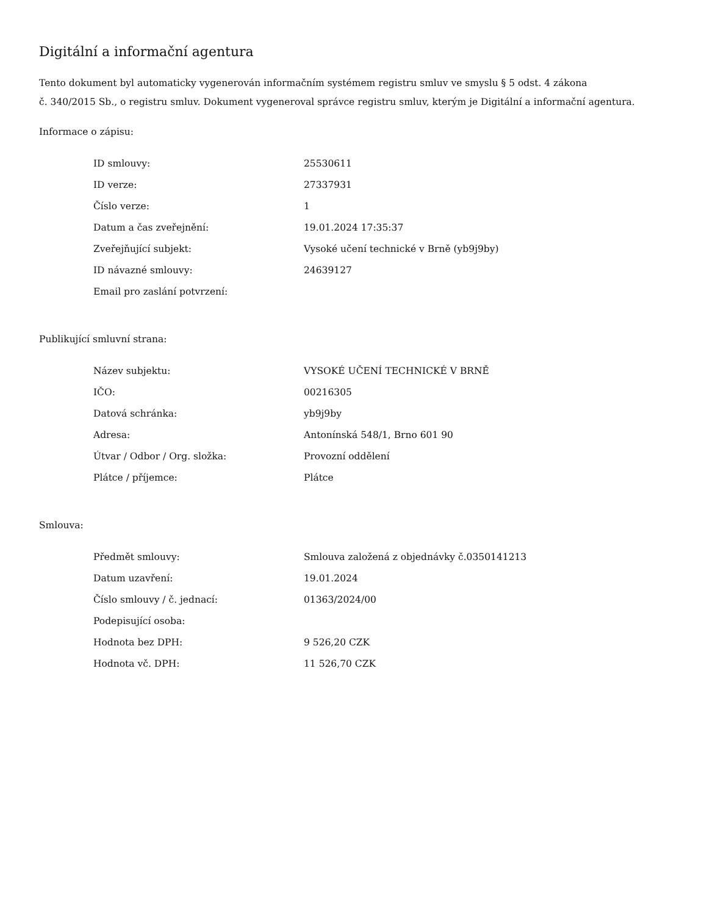Digitální a informační agentura
Tento dokument byl automaticky vygenerován informačním systémem registru smluv ve smyslu § 5 odst. 4 zákona
č. 340/2015 Sb., o registru smluv. Dokument vygeneroval správce registru smluv, kterým je Digitální a informační agentura.
Informace o zápisu:
| ID smlouvy: | 25530611 |
| ID verze: | 27337931 |
| Číslo verze: | 1 |
| Datum a čas zveřejnění: | 19.01.2024 17:35:37 |
| Zveřejňující subjekt: | Vysoké učení technické v Brně (yb9j9by) |
| ID návazné smlouvy: | 24639127 |
| Email pro zaslání potvrzení: | |
Publikující smluvní strana:
| Název subjektu: | VYSOKÉ UČENÍ TECHNICKÉ V BRNĚ |
| IČO: | 00216305 |
| Datová schránka: | yb9j9by |
| Adresa: | Antonínská 548/1, Brno 601 90 |
| Útvar / Odbor / Org. složka: | Provozní oddělení |
| Plátce / příjemce: | Plátce |
Smlouva:
| Předmět smlouvy: | Smlouva založená z objednávky č.0350141213 |
| Datum uzavření: | 19.01.2024 |
| Číslo smlouvy / č. jednací: | 01363/2024/00 |
| Podepisující osoba: | |
| Hodnota bez DPH: | 9 526,20 CZK |
| Hodnota vč. DPH: | 11 526,70 CZK |